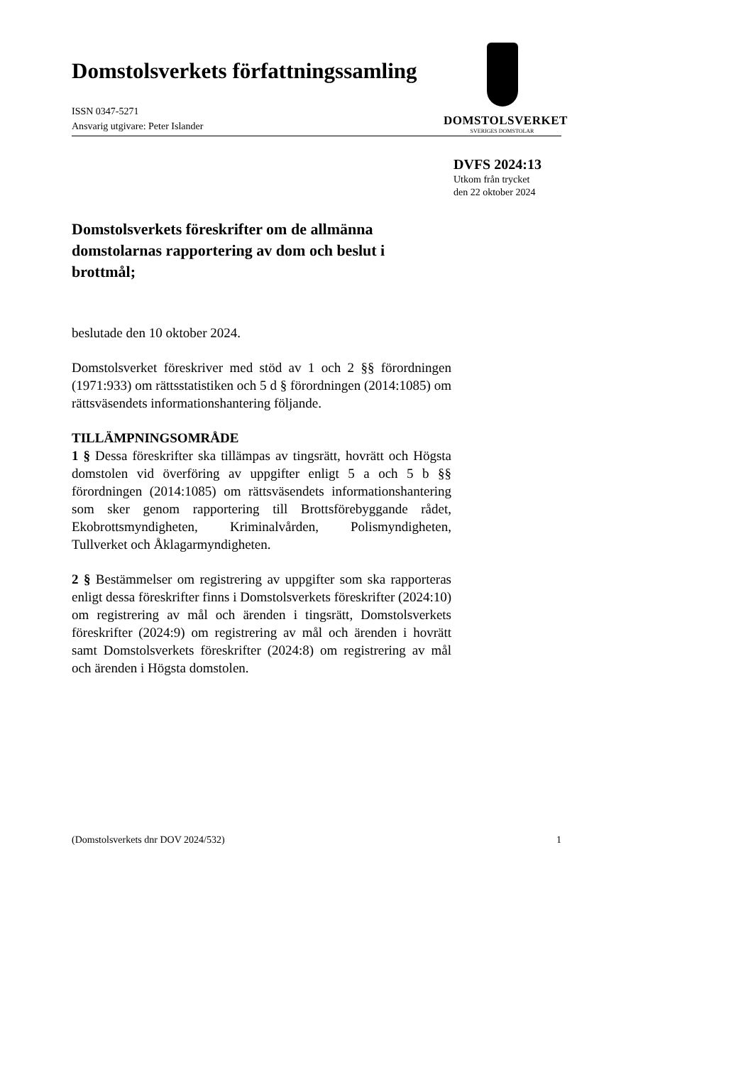Domstolsverkets författningssamling
ISSN 0347-5271
Ansvarig utgivare: Peter Islander
DOMSTOLSVERKET
SVERIGES DOMSTOLAR
DVFS 2024:13
Utkom från trycket
den 22 oktober 2024
Domstolsverkets föreskrifter om de allmänna domstolarnas rapportering av dom och beslut i brottmål;
beslutade den 10 oktober 2024.
Domstolsverket föreskriver med stöd av 1 och 2 §§ förordningen (1971:933) om rättsstatistiken och 5 d § förordningen (2014:1085) om rättsväsendets informationshantering följande.
TILLÄMPNINGSOMRÅDE
1 § Dessa föreskrifter ska tillämpas av tingsrätt, hovrätt och Högsta domstolen vid överföring av uppgifter enligt 5 a och 5 b §§ förordningen (2014:1085) om rättsväsendets informationshantering som sker genom rapportering till Brottsförebyggande rådet, Ekobrottsmyndigheten, Kriminalvården, Polismyndigheten, Tullverket och Åklagarmyndigheten.
2 § Bestämmelser om registrering av uppgifter som ska rapporteras enligt dessa föreskrifter finns i Domstolsverkets föreskrifter (2024:10) om registrering av mål och ärenden i tingsrätt, Domstolsverkets föreskrifter (2024:9) om registrering av mål och ärenden i hovrätt samt Domstolsverkets föreskrifter (2024:8) om registrering av mål och ärenden i Högsta domstolen.
(Domstolsverkets dnr DOV 2024/532) 1